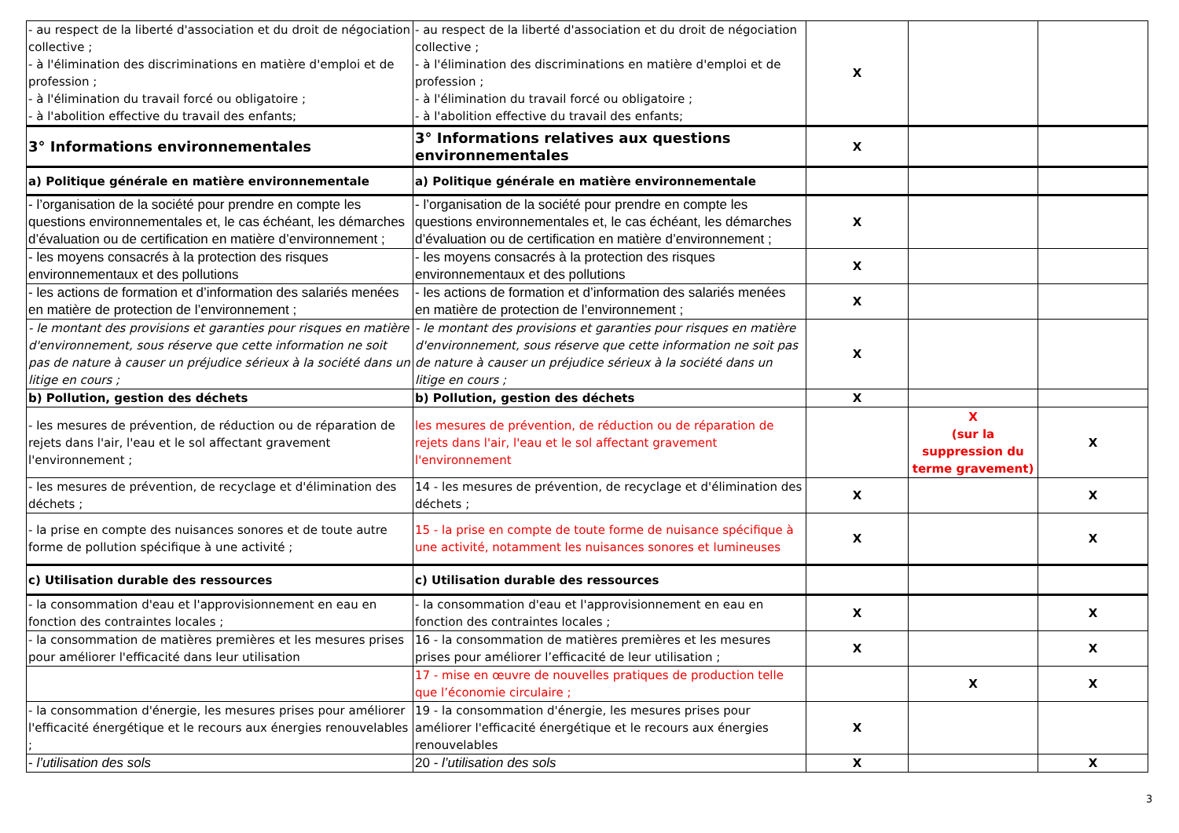| - au respect de la liberté d'association et du droit de négociation collective ; - à l'élimination des discriminations en matière d'emploi et de profession ; - à l'élimination du travail forcé ou obligatoire ; - à l'abolition effective du travail des enfants; | - au respect de la liberté d'association et du droit de négociation collective ; - à l'élimination des discriminations en matière d'emploi et de profession ; - à l'élimination du travail forcé ou obligatoire ; - à l'abolition effective du travail des enfants; | X | | |
| 3° Informations environnementales | 3° Informations relatives aux questions environnementales | X | | |
| a) Politique générale en matière environnementale | a) Politique générale en matière environnementale | | | |
| - l’organisation de la société pour prendre en compte les questions environnementales et, le cas échéant, les démarches d’évaluation ou de certification en matière d’environnement ; | - l’organisation de la société pour prendre en compte les questions environnementales et, le cas échéant, les démarches d’évaluation ou de certification en matière d’environnement ; | X | | |
| - les moyens consacrés à la protection des risques environnementaux et des pollutions | - les moyens consacrés à la protection des risques environnementaux et des pollutions | X | | |
| - les actions de formation et d’information des salariés menées en matière de protection de l’environnement ; | - les actions de formation et d’information des salariés menées en matière de protection de l’environnement ; | X | | |
| - le montant des provisions et garanties pour risques en matière d'environnement, sous réserve que cette information ne soit pas de nature à causer un préjudice sérieux à la société dans un litige en cours ; | - le montant des provisions et garanties pour risques en matière d'environnement, sous réserve que cette information ne soit pas de nature à causer un préjudice sérieux à la société dans un litige en cours ; | X | | |
| b) Pollution, gestion des déchets | b) Pollution, gestion des déchets | X | | |
| - les mesures de prévention, de réduction ou de réparation de rejets dans l'air, l'eau et le sol affectant gravement l'environnement ; | les mesures de prévention, de réduction ou de réparation de rejets dans l'air, l'eau et le sol affectant gravement l'environnement | | X (sur la suppression du terme gravement) | X |
| - les mesures de prévention, de recyclage et d'élimination des déchets ; | 14 - les mesures de prévention, de recyclage et d'élimination des déchets ; | X | | X |
| - la prise en compte des nuisances sonores et de toute autre forme de pollution spécifique à une activité ; | 15 - la prise en compte de toute forme de nuisance spécifique à une activité, notamment les nuisances sonores et lumineuses | X | | X |
| c) Utilisation durable des ressources | c) Utilisation durable des ressources | | | |
| - la consommation d'eau et l'approvisionnement en eau en fonction des contraintes locales ; | - la consommation d'eau et l'approvisionnement en eau en fonction des contraintes locales ; | X | | X |
| - la consommation de matières premières et les mesures prises pour améliorer l'efficacité dans leur utilisation | 16 - la consommation de matières premières et les mesures prises pour améliorer l’efficacité de leur utilisation ; | X | | X |
| | 17 - mise en œuvre de nouvelles pratiques de production telle que l’économie circulaire ; | | X | X |
| - la consommation d'énergie, les mesures prises pour améliorer l'efficacité énergétique et le recours aux énergies renouvelables ; | 19 - la consommation d'énergie, les mesures prises pour améliorer l'efficacité énergétique et le recours aux énergies renouvelables | X | | |
| - l’utilisation des sols | 20 - l’utilisation des sols | X | | X |
3